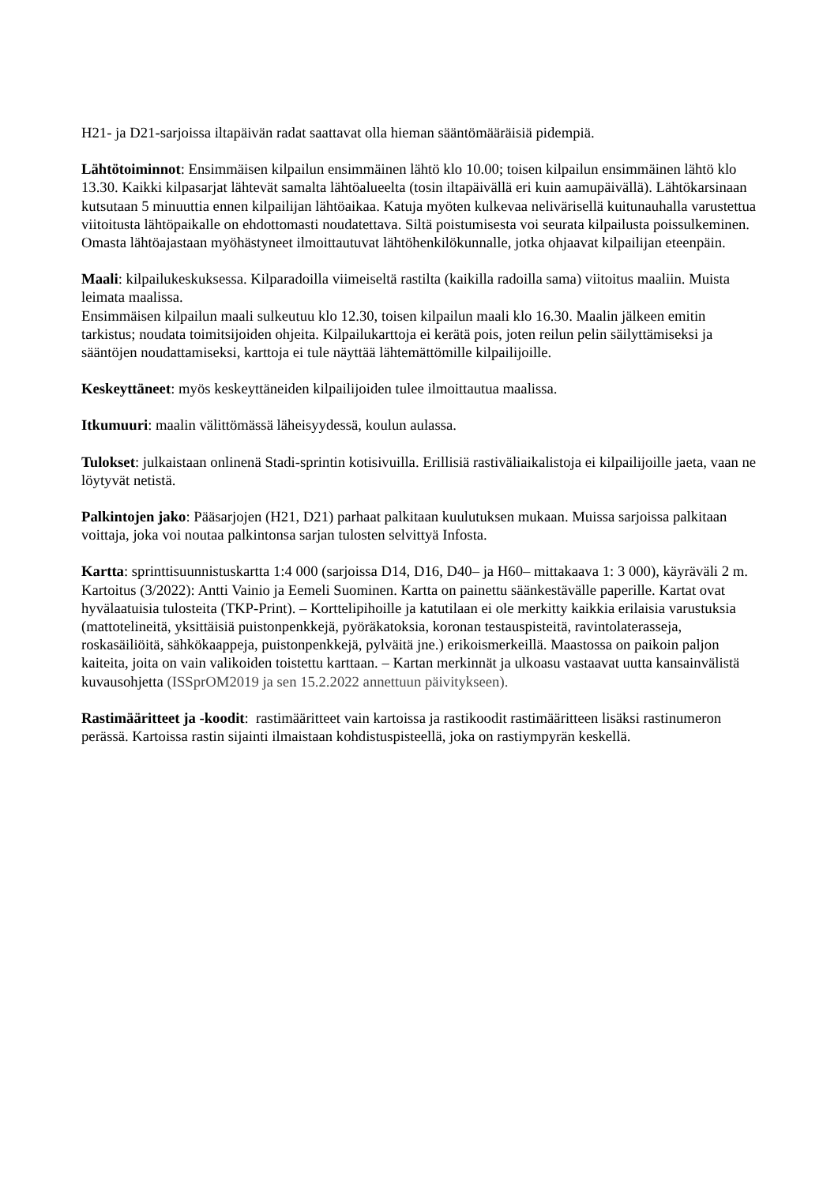H21- ja D21-sarjoissa iltapäivän radat saattavat olla hieman sääntömääräisiä pidempiä.
Lähtötoiminnot: Ensimmäisen kilpailun ensimmäinen lähtö klo 10.00; toisen kilpailun ensimmäinen lähtö klo 13.30. Kaikki kilpasarjat lähtevät samalta lähtöalueelta (tosin iltapäivällä eri kuin aamupäivällä). Lähtökarsinaan kutsutaan 5 minuuttia ennen kilpailijan lähtöaikaa. Katuja myöten kulkevaa nelivärisellä kuitunauhalla varustettua viitoitusta lähtöpaikalle on ehdottomasti noudatettava. Siltä poistumisesta voi seurata kilpailusta poissulkeminen. Omasta lähtöajastaan myöhästyneet ilmoittautuvat lähtöhenkilökunnalle, jotka ohjaavat kilpailijan eteenpäin.
Maali: kilpailukeskuksessa. Kilparadoilla viimeiseltä rastilta (kaikilla radoilla sama) viitoitus maaliin. Muista leimata maalissa.
Ensimmäisen kilpailun maali sulkeutuu klo 12.30, toisen kilpailun maali klo 16.30. Maalin jälkeen emitin tarkistus; noudata toimitsijoiden ohjeita. Kilpailukarttoja ei kerätä pois, joten reilun pelin säilyttämiseksi ja sääntöjen noudattamiseksi, karttoja ei tule näyttää lähtemättömille kilpailijoille.
Keskeyttäneet: myös keskeyttäneiden kilpailijoiden tulee ilmoittautua maalissa.
Itkumuuri: maalin välittömässä läheisyydessä, koulun aulassa.
Tulokset: julkaistaan onlinenä Stadi-sprintin kotisivuilla. Erillisiä rastiväliaikalistoja ei kilpailijoille jaeta, vaan ne löytyvät netistä.
Palkintojen jako: Pääsarjojen (H21, D21) parhaat palkitaan kuulutuksen mukaan. Muissa sarjoissa palkitaan voittaja, joka voi noutaa palkintonsa sarjan tulosten selvittyä Infosta.
Kartta: sprinttisuunnistuskartta 1:4 000 (sarjoissa D14, D16, D40– ja H60– mittakaava 1: 3 000), käyräväli 2 m. Kartoitus (3/2022): Antti Vainio ja Eemeli Suominen. Kartta on painettu säänkestävälle paperille. Kartat ovat hyvälaatuisia tulosteita (TKP-Print). – Korttelipihoille ja katutilaan ei ole merkitty kaikkia erilaisia varustuksia (mattotelineitä, yksittäisiä puistonpenkkejä, pyöräkatoksia, koronan testauspisteitä, ravintolaterasseja, roskasäiliöitä, sähkökaappeja, puistonpenkkejä, pylväitä jne.) erikoismerkeillä. Maastossa on paikoin paljon kaiteita, joita on vain valikoiden toistettu karttaan. – Kartan merkinnät ja ulkoasu vastaavat uutta kansainvälistä kuvausohjetta (ISSprOM2019 ja sen 15.2.2022 annettuun päivitykseen).
Rastimääritteet ja -koodit: rastimääritteet vain kartoissa ja rastikoodit rastimääritteen lisäksi rastinumeron perässä. Kartoissa rastin sijainti ilmaistaan kohdistuspisteellä, joka on rastiympyrän keskellä.